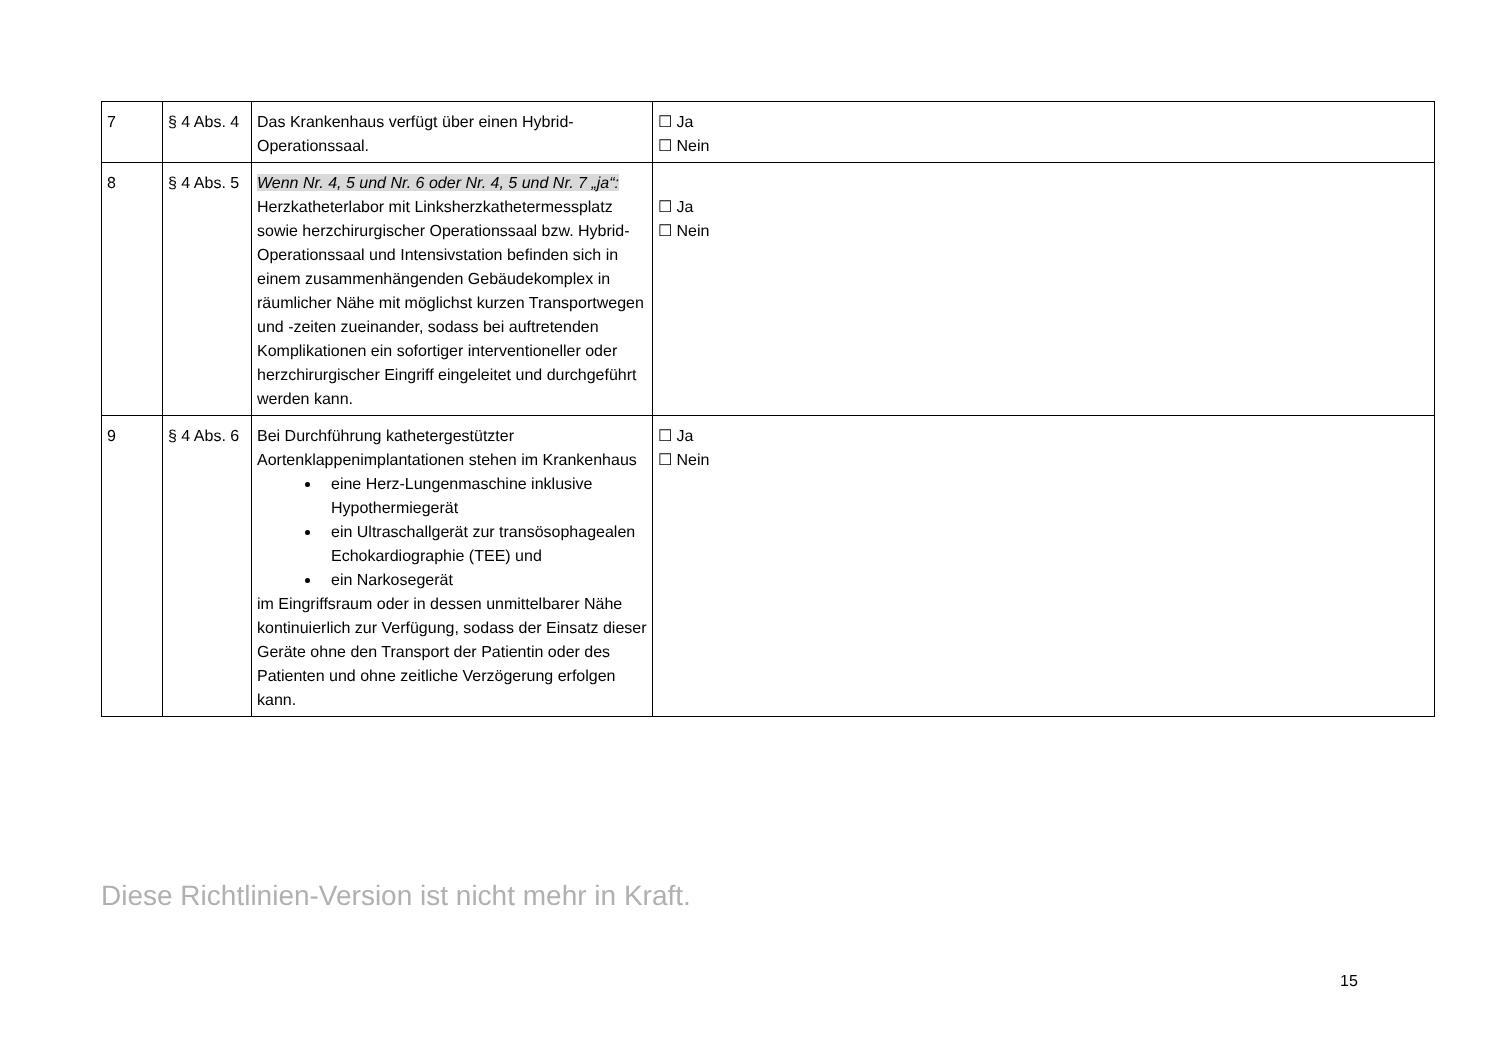| 7 | § 4 Abs. 4 | Das Krankenhaus verfügt über einen Hybrid-Operationssaal. | ☐ Ja ☐ Nein |
| 8 | § 4 Abs. 5 | Wenn Nr. 4, 5 und Nr. 6 oder Nr. 4, 5 und Nr. 7 „ja“: Herzkatheterlabor mit Linksherzkathetermessplatz sowie herzchirurgischer Operationssaal bzw. Hybrid-Operationssaal und Intensivstation befinden sich in einem zusammenhängenden Gebäudekomplex in räumlicher Nähe mit möglichst kurzen Transportwegen und -zeiten zueinander, sodass bei auftretenden Komplikationen ein sofortiger interventioneller oder herzchirurgischer Eingriff eingeleitet und durchgeführt werden kann. | ☐ Ja ☐ Nein |
| 9 | § 4 Abs. 6 | Bei Durchführung kathetergestützter Aortenklappenimplantationen stehen im Krankenhaus eine Herz-Lungenmaschine inklusive Hypothermiegerät ein Ultraschallgerät zur transösophagealen Echokardiographie (TEE) und ein Narkosegerät im Eingriffsraum oder in dessen unmittelbarer Nähe kontinuierlich zur Verfügung, sodass der Einsatz dieser Geräte ohne den Transport der Patientin oder des Patienten und ohne zeitliche Verzögerung erfolgen kann. | ☐ Ja ☐ Nein |
Diese Richtlinien-Version ist nicht mehr in Kraft.
15